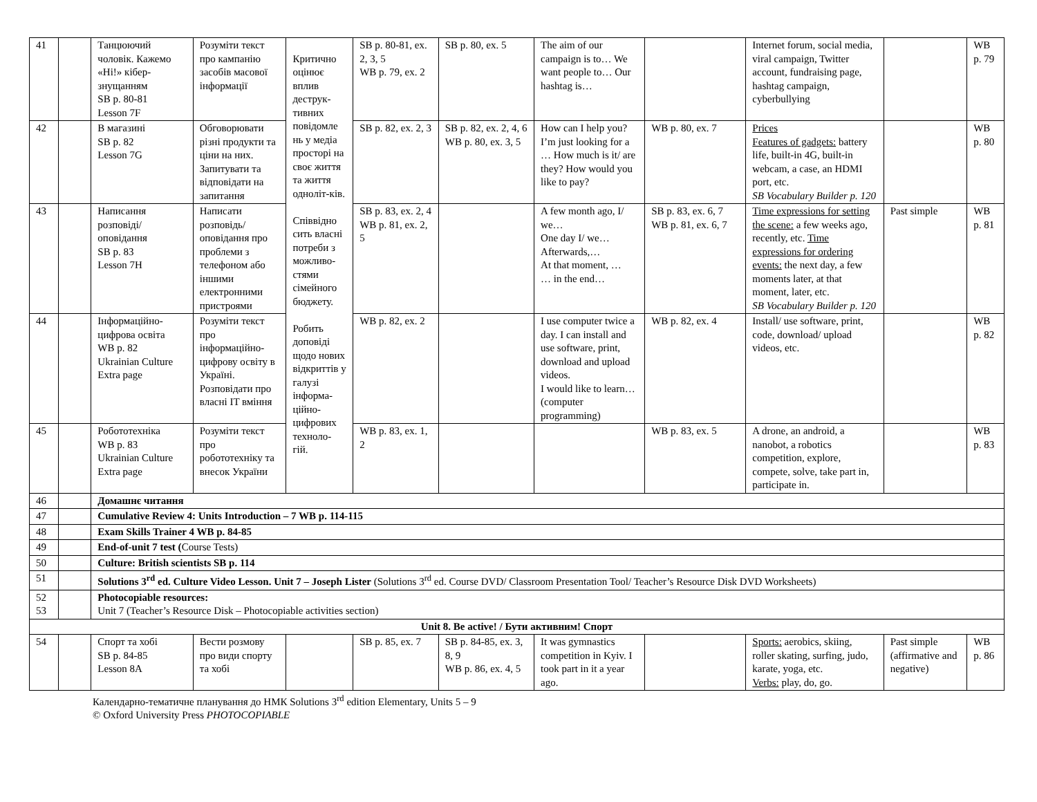| 41 | | Танцюючий чоловік. Кажемо «Ні!» кібер-знущанням SB p. 80-81 Lesson 7F | Розуміти текст про кампанію засобів масової інформації | Критично оцінює вплив деструк-тивних повідомле нь у медіа просторі на своє життя та життя одноліт-ків. Співвідно сить власні потреби з можливо-стями сімейного бюджету. Робить доповіді щодо нових відкриттів у галузі інформа-ційно-цифрових техноло-гій. | SB p. 80-81, ex. 2, 3, 5 WB p. 79, ex. 2 | SB p. 80, ex. 5 | The aim of our campaign is to… We want people to… Our hashtag is… | | Internet forum, social media, viral campaign, Twitter account, fundraising page, hashtag campaign, cyberbullying | | WB p. 79 |
| 42 | | В магазині SB p. 82 Lesson 7G | Обговорювати різні продукти та ціни на них. Запитувати та відповідати на запитання | | SB p. 82, ex. 2, 3 | SB p. 82, ex. 2, 4, 6 WB p. 80, ex. 3, 5 | How can I help you? I’m just looking for a … How much is it/ are they? How would you like to pay? | WB p. 80, ex. 7 | Prices Features of gadgets: battery life, built-in 4G, built-in webcam, a case, an HDMI port, etc. SB Vocabulary Builder p. 120 | | WB p. 80 |
| 43 | | Написання розповіді/ оповідання SB p. 83 Lesson 7H | Написати розповідь/ оповідання про проблеми з телефоном або іншими електронними пристроями | | SB p. 83, ex. 2, 4 WB p. 81, ex. 2, 5 | | A few month ago, I/ we… One day I/ we… Afterwards,… At that moment, … … in the end… | SB p. 83, ex. 6, 7 WB p. 81, ex. 6, 7 | Time expressions for setting the scene: a few weeks ago, recently, etc. Time expressions for ordering events: the next day, a few moments later, at that moment, later, etc. SB Vocabulary Builder p. 120 | Past simple | WB p. 81 |
| 44 | | Інформаційно-цифрова освіта WB p. 82 Ukrainian Culture Extra page | Розуміти текст про інформаційно-цифрову освіту в Україні. Розповідати про власні IT вміння | | WB p. 82, ex. 2 | | I use computer twice a day. I can install and use software, print, download and upload videos. I would like to learn… (computer programming) | WB p. 82, ex. 4 | Install/ use software, print, code, download/ upload videos, etc. | | WB p. 82 |
| 45 | | Робототехніка WB p. 83 Ukrainian Culture Extra page | Розуміти текст про робототехніку та внесок України | | WB p. 83, ex. 1, 2 | | | WB p. 83, ex. 5 | A drone, an android, a nanobot, a robotics competition, explore, compete, solve, take part in, participate in. | | WB p. 83 |
| 46 | | Домашнє читання | | | | | | | | | |
| 47 | | Cumulative Review 4: Units Introduction – 7 WB p. 114-115 | | | | | | | | | |
| 48 | | Exam Skills Trainer 4 WB p. 84-85 | | | | | | | | | |
| 49 | | End-of-unit 7 test ( Course Tests) | | | | | | | | | |
| 50 | | Culture: British scientists SB p. 114 | | | | | | | | | |
| 51 | | Solutions 3<sup>rd</sup> ed. Culture Video Lesson. Unit 7 – Joseph Lister (Solutions 3<sup>rd</sup> ed. Course DVD/ Classroom Presentation Tool/ Teacher’s Resource Disk DVD Worksheets) | | | | | | | | | |
| 52 53 | | Photocopiable resources: Unit 7 (Teacher’s Resource Disk – Photocopiable activities section) | | | | | | | | | |
| Unit 8. Be active! / Бути активним! Спорт | | | | | | | | | | | |
| 54 | | Спорт та хобі SB p. 84-85 Lesson 8A | Вести розмову про види спорту та хобі | | SB p. 85, ex. 7 | SB p. 84-85, ex. 3, 8, 9 WB p. 86, ex. 4, 5 | It was gymnastics competition in Kyiv. I took part in it a year ago. | | Sports: aerobics, skiing, roller skating, surfing, judo, karate, yoga, etc. Verbs: play, do, go. | Past simple (affirmative and negative) | WB p. 86 |
Календарно-тематичне планування до НМК Solutions 3<sup>rd</sup> edition Elementary, Units 5 – 9
© Oxford University Press PHOTOCOPIABLE